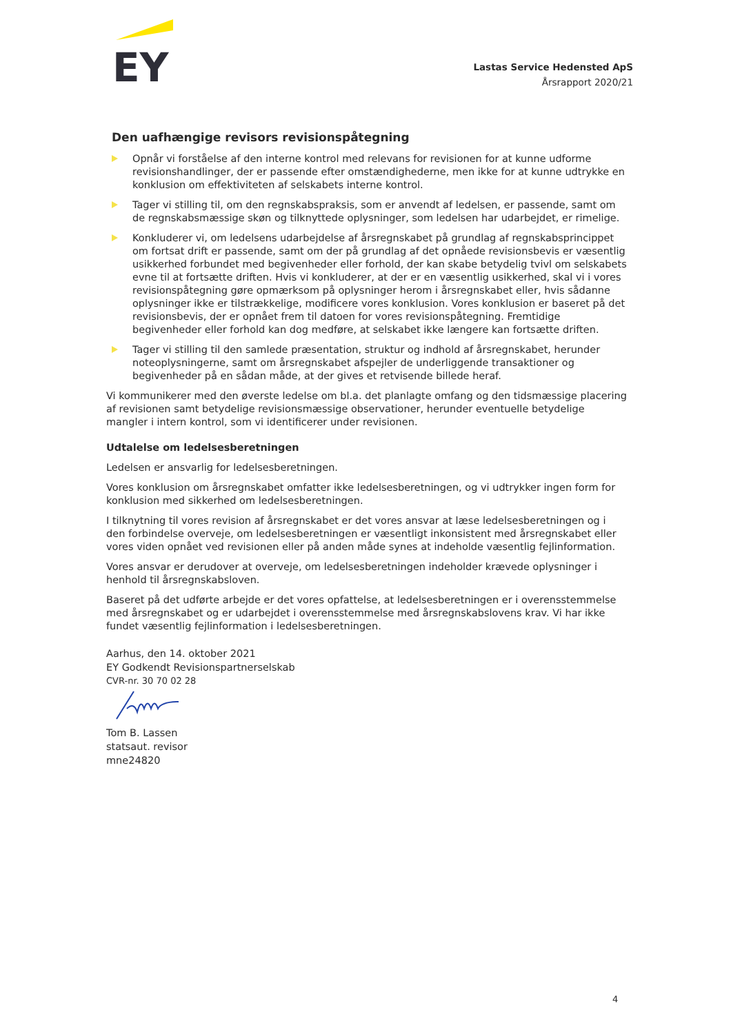EY
Lastas Service Hedensted ApS
Årsrapport 2020/21
Den uafhængige revisors revisionspåtegning
Opnår vi forståelse af den interne kontrol med relevans for revisionen for at kunne udforme revisionshandlinger, der er passende efter omstændighederne, men ikke for at kunne udtrykke en konklusion om effektiviteten af selskabets interne kontrol.
Tager vi stilling til, om den regnskabspraksis, som er anvendt af ledelsen, er passende, samt om de regnskabsmæssige skøn og tilknyttede oplysninger, som ledelsen har udarbejdet, er rimelige.
Konkluderer vi, om ledelsens udarbejdelse af årsregnskabet på grundlag af regnskabsprincippet om fortsat drift er passende, samt om der på grundlag af det opnåede revisionsbevis er væsentlig usikkerhed forbundet med begivenheder eller forhold, der kan skabe betydelig tvivl om selskabets evne til at fortsætte driften. Hvis vi konkluderer, at der er en væsentlig usikkerhed, skal vi i vores revisionspåtegning gøre opmærksom på oplysninger herom i årsregnskabet eller, hvis sådanne oplysninger ikke er tilstrækkelige, modificere vores konklusion. Vores konklusion er baseret på det revisionsbevis, der er opnået frem til datoen for vores revisionspåtegning. Fremtidige begivenheder eller forhold kan dog medføre, at selskabet ikke længere kan fortsætte driften.
Tager vi stilling til den samlede præsentation, struktur og indhold af årsregnskabet, herunder noteoplysningerne, samt om årsregnskabet afspejler de underliggende transaktioner og begivenheder på en sådan måde, at der gives et retvisende billede heraf.
Vi kommunikerer med den øverste ledelse om bl.a. det planlagte omfang og den tidsmæssige placering af revisionen samt betydelige revisionsmæssige observationer, herunder eventuelle betydelige mangler i intern kontrol, som vi identificerer under revisionen.
Udtalelse om ledelsesberetningen
Ledelsen er ansvarlig for ledelsesberetningen.
Vores konklusion om årsregnskabet omfatter ikke ledelsesberetningen, og vi udtrykker ingen form for konklusion med sikkerhed om ledelsesberetningen.
I tilknytning til vores revision af årsregnskabet er det vores ansvar at læse ledelsesberetningen og i den forbindelse overveje, om ledelsesberetningen er væsentligt inkonsistent med årsregnskabet eller vores viden opnået ved revisionen eller på anden måde synes at indeholde væsentlig fejlinformation.
Vores ansvar er derudover at overveje, om ledelsesberetningen indeholder krævede oplysninger i henhold til årsregnskabsloven.
Baseret på det udførte arbejde er det vores opfattelse, at ledelsesberetningen er i overensstemmelse med årsregnskabet og er udarbejdet i overensstemmelse med årsregnskabslovens krav. Vi har ikke fundet væsentlig fejlinformation i ledelsesberetningen.
Aarhus, den 14. oktober 2021
EY Godkendt Revisionspartnerselskab
CVR-nr. 30 70 02 28
Tom B. Lassen
statsaut. revisor
mne24820
4